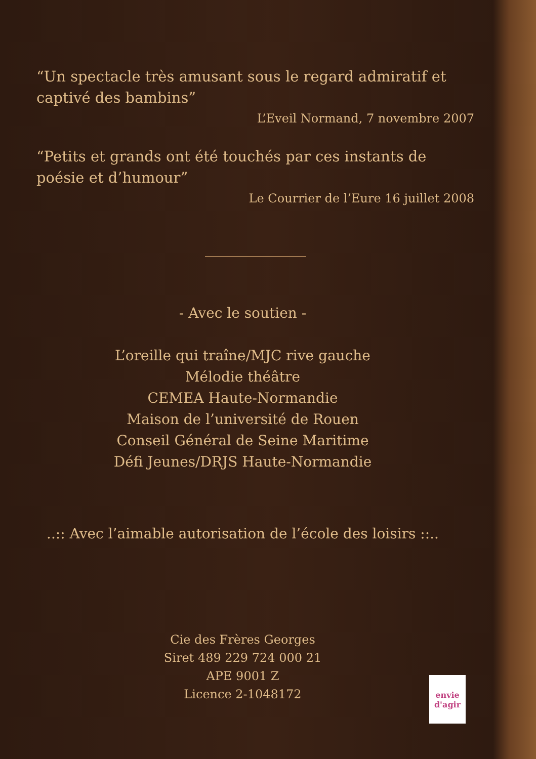“Un spectacle très amusant sous le regard admiratif et captivé des bambins”
L’Eveil Normand, 7 novembre 2007
“Petits et grands ont été touchés par ces instants de poésie et d’humour”
Le Courrier de l’Eure 16 juillet 2008
- Avec le soutien -
L’oreille qui traîne/MJC rive gauche
Mélodie théâtre
CEMEA Haute-Normandie
Maison de l’université de Rouen
Conseil Général de Seine Maritime
Défi Jeunes/DRJS Haute-Normandie
..:: Avec l’aimable autorisation de l’école des loisirs ::..
Cie des Frères Georges
Siret 489 229 724 000 21
APE 9001 Z
Licence 2-1048172
envie d'agir